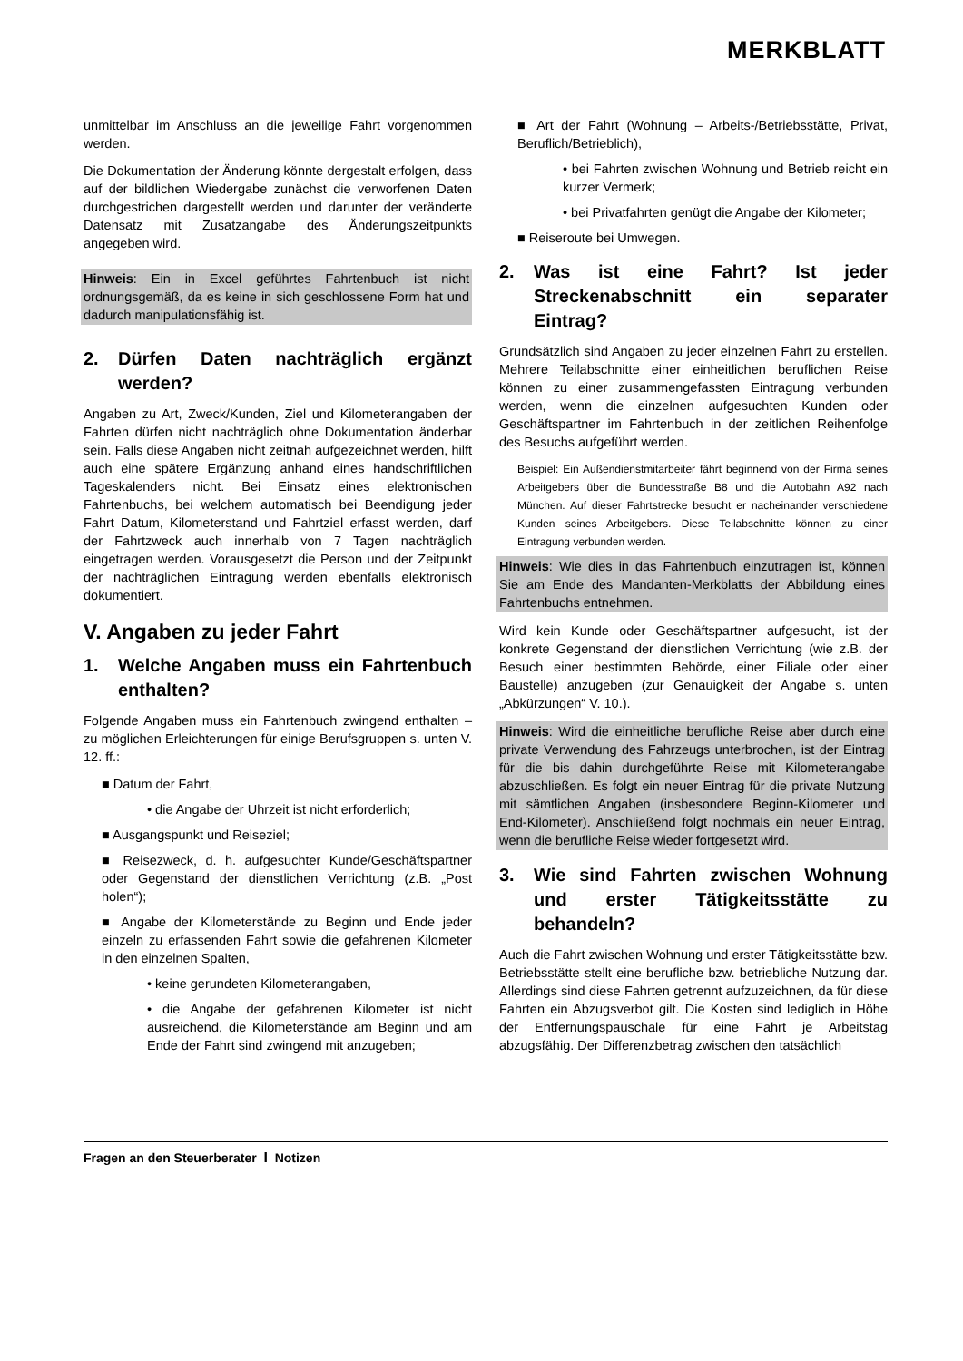MERKBLATT
unmittelbar im Anschluss an die jeweilige Fahrt vorgenommen werden.
Die Dokumentation der Änderung könnte dergestalt erfolgen, dass auf der bildlichen Wiedergabe zunächst die verworfenen Daten durchgestrichen dargestellt werden und darunter der veränderte Datensatz mit Zusatzangabe des Änderungszeitpunkts angegeben wird.
Hinweis: Ein in Excel geführtes Fahrtenbuch ist nicht ordnungsgemäß, da es keine in sich geschlossene Form hat und dadurch manipulationsfähig ist.
2. Dürfen Daten nachträglich ergänzt werden?
Angaben zu Art, Zweck/Kunden, Ziel und Kilometerangaben der Fahrten dürfen nicht nachträglich ohne Dokumentation änderbar sein. Falls diese Angaben nicht zeitnah aufgezeichnet werden, hilft auch eine spätere Ergänzung anhand eines handschriftlichen Tageskalenders nicht. Bei Einsatz eines elektronischen Fahrtenbuchs, bei welchem automatisch bei Beendigung jeder Fahrt Datum, Kilometerstand und Fahrtziel erfasst werden, darf der Fahrtzweck auch innerhalb von 7 Tagen nachträglich eingetragen werden. Vorausgesetzt die Person und der Zeitpunkt der nachträglichen Eintragung werden ebenfalls elektronisch dokumentiert.
V. Angaben zu jeder Fahrt
1. Welche Angaben muss ein Fahrtenbuch enthalten?
Folgende Angaben muss ein Fahrtenbuch zwingend enthalten – zu möglichen Erleichterungen für einige Berufsgruppen s. unten V. 12. ff.:
■ Datum der Fahrt,
• die Angabe der Uhrzeit ist nicht erforderlich;
■ Ausgangspunkt und Reiseziel;
■ Reisezweck, d. h. aufgesuchter Kunde/Geschäftspartner oder Gegenstand der dienstlichen Verrichtung (z.B. „Post holen“);
■ Angabe der Kilometerstände zu Beginn und Ende jeder einzeln zu erfassenden Fahrt sowie die gefahrenen Kilometer in den einzelnen Spalten,
• keine gerundeten Kilometerangaben,
• die Angabe der gefahrenen Kilometer ist nicht ausreichend, die Kilometerstände am Beginn und am Ende der Fahrt sind zwingend mit anzugeben;
■ Art der Fahrt (Wohnung – Arbeits-/Betriebsstätte, Privat, Beruflich/Betrieblich),
• bei Fahrten zwischen Wohnung und Betrieb reicht ein kurzer Vermerk;
• bei Privatfahrten genügt die Angabe der Kilometer;
■ Reiseroute bei Umwegen.
2. Was ist eine Fahrt? Ist jeder Streckenabschnitt ein separater Eintrag?
Grundsätzlich sind Angaben zu jeder einzelnen Fahrt zu erstellen. Mehrere Teilabschnitte einer einheitlichen beruflichen Reise können zu einer zusammengefassten Eintragung verbunden werden, wenn die einzelnen aufgesuchten Kunden oder Geschäftspartner im Fahrtenbuch in der zeitlichen Reihenfolge des Besuchs aufgeführt werden.
Beispiel: Ein Außendienstmitarbeiter fährt beginnend von der Firma seines Arbeitgebers über die Bundesstraße B8 und die Autobahn A92 nach München. Auf dieser Fahrtstrecke besucht er nacheinander verschiedene Kunden seines Arbeitgebers. Diese Teilabschnitte können zu einer Eintragung verbunden werden.
Hinweis: Wie dies in das Fahrtenbuch einzutragen ist, können Sie am Ende des Mandanten-Merkblatts der Abbildung eines Fahrtenbuchs entnehmen.
Wird kein Kunde oder Geschäftspartner aufgesucht, ist der konkrete Gegenstand der dienstlichen Verrichtung (wie z.B. der Besuch einer bestimmten Behörde, einer Filiale oder einer Baustelle) anzugeben (zur Genauigkeit der Angabe s. unten „Abkürzungen“ V. 10.).
Hinweis: Wird die einheitliche berufliche Reise aber durch eine private Verwendung des Fahrzeugs unterbrochen, ist der Eintrag für die bis dahin durchgeführte Reise mit Kilometerangabe abzuschließen. Es folgt ein neuer Eintrag für die private Nutzung mit sämtlichen Angaben (insbesondere Beginn-Kilometer und End-Kilometer). Anschließend folgt nochmals ein neuer Eintrag, wenn die berufliche Reise wieder fortgesetzt wird.
3. Wie sind Fahrten zwischen Wohnung und erster Tätigkeitsstätte zu behandeln?
Auch die Fahrt zwischen Wohnung und erster Tätigkeitsstätte bzw. Betriebsstätte stellt eine berufliche bzw. betriebliche Nutzung dar. Allerdings sind diese Fahrten getrennt aufzuzeichnen, da für diese Fahrten ein Abzugsverbot gilt. Die Kosten sind lediglich in Höhe der Entfernungspauschale für eine Fahrt je Arbeitstag abzugsfähig. Der Differenzbetrag zwischen den tatsächlich
Fragen an den Steuerberater I Notizen